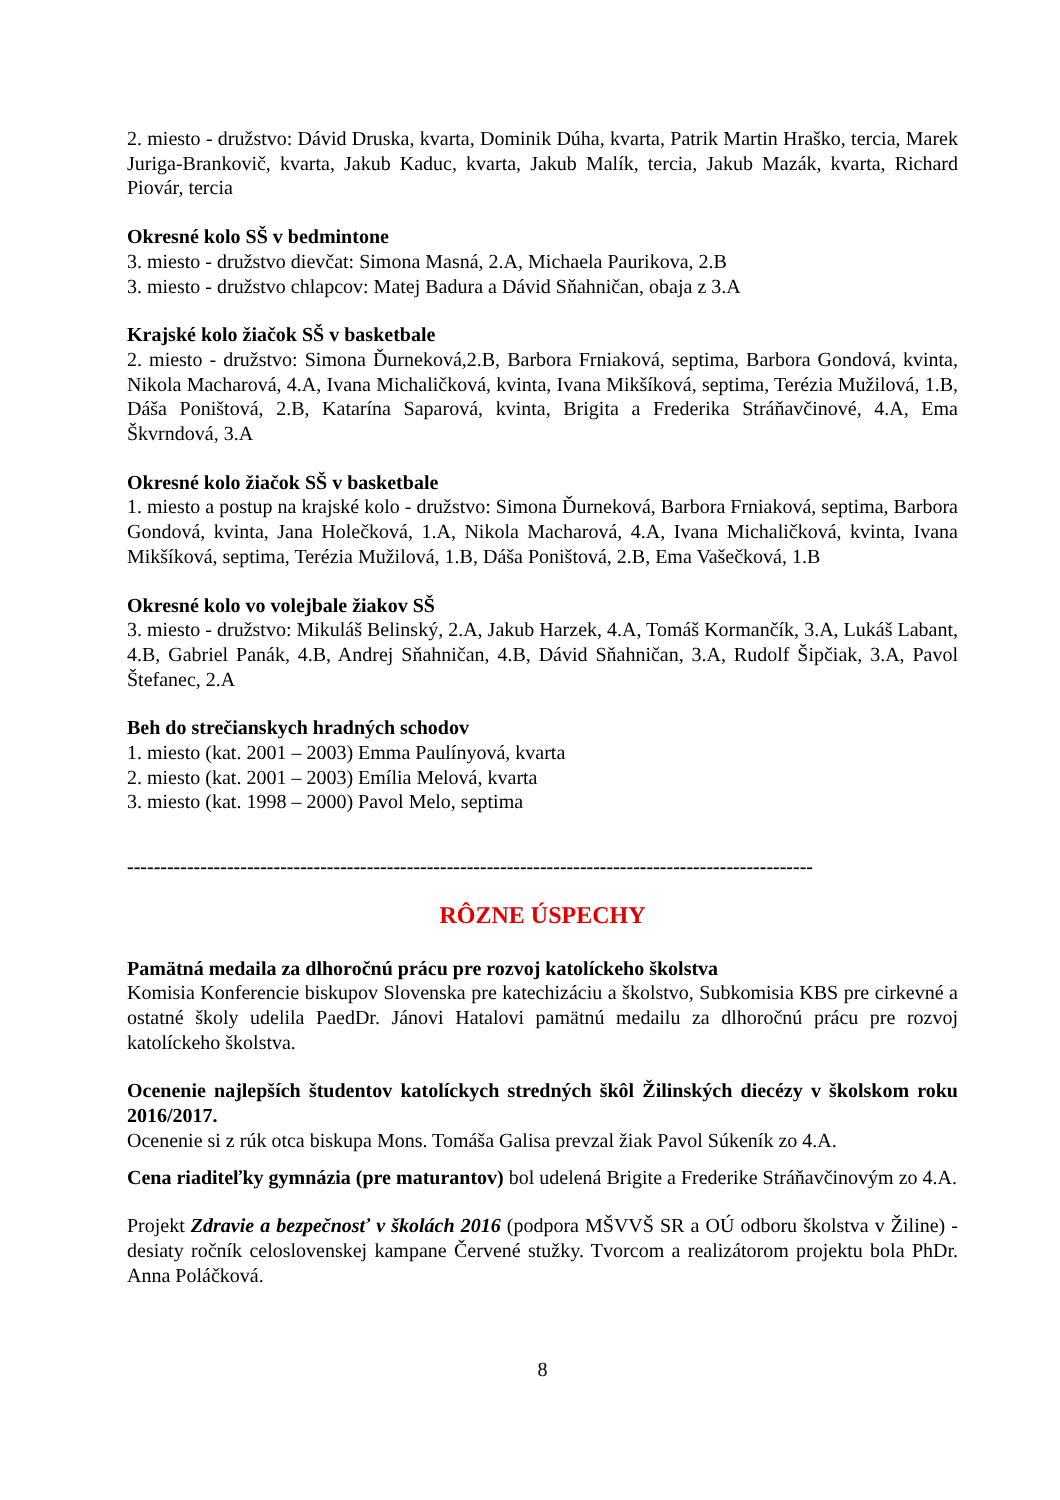2. miesto - družstvo: Dávid Druska, kvarta, Dominik Dúha, kvarta, Patrik Martin Hraško, tercia, Marek Juriga-Brankovič, kvarta, Jakub Kaduc, kvarta, Jakub Malík, tercia, Jakub Mazák, kvarta, Richard Piovár, tercia
Okresné kolo SŠ v bedmintone
3. miesto - družstvo dievčat: Simona Masná, 2.A, Michaela Paurikova, 2.B
3. miesto - družstvo chlapcov: Matej Badura a Dávid Sňahničan, obaja z 3.A
Krajské kolo žiačok SŠ v basketbale
2. miesto - družstvo: Simona Ďurneková,2.B, Barbora Frniaková, septima, Barbora Gondová, kvinta, Nikola Macharová, 4.A, Ivana Michaličková, kvinta, Ivana Mikšíková, septima, Terézia Mužilová, 1.B, Dáša Poništová, 2.B, Katarína Saparová, kvinta, Brigita a Frederika Stráňavčinové, 4.A, Ema Škvrndová, 3.A
Okresné kolo žiačok SŠ v basketbale
1. miesto a postup na krajské kolo - družstvo: Simona Ďurneková, Barbora Frniaková, septima, Barbora Gondová, kvinta, Jana Holečková, 1.A, Nikola Macharová, 4.A, Ivana Michaličková, kvinta, Ivana Mikšíková, septima, Terézia Mužilová, 1.B, Dáša Poništová, 2.B, Ema Vašečková, 1.B
Okresné kolo vo volejbale žiakov SŠ
3. miesto - družstvo: Mikuláš Belinský, 2.A, Jakub Harzek, 4.A, Tomáš Kormančík, 3.A, Lukáš Labant, 4.B, Gabriel Panák, 4.B, Andrej Sňahničan, 4.B, Dávid Sňahničan, 3.A, Rudolf Šipčiak, 3.A, Pavol Štefanec, 2.A
Beh do strečianskych hradných schodov
1. miesto (kat. 2001 – 2003) Emma Paulínyová, kvarta
2. miesto (kat. 2001 – 2003) Emília Melová, kvarta
3. miesto (kat. 1998 – 2000) Pavol Melo, septima
-------------------------------------------------------------------------------------------------------
RÔZNE ÚSPECHY
Pamätná medaila za dlhoročnú prácu pre rozvoj katolíckeho školstva
Komisia Konferencie biskupov Slovenska pre katechizáciu a školstvo, Subkomisia KBS pre cirkevné a ostatné školy udelila PaedDr. Jánovi Hatalovi pamätnú medailu za dlhoročnú prácu pre rozvoj katolíckeho školstva.
Ocenenie najlepších študentov katolíckych stredných škôl Žilinských diecézy v školskom roku 2016/2017.
Ocenenie si z rúk otca biskupa Mons. Tomáša Galisa prevzal žiak Pavol Súkeník zo 4.A.
Cena riaditeľky gymnázia (pre maturantov) bol udelená Brigite a Frederike Stráňavčinovým zo 4.A.
Projekt Zdravie a bezpečnosť v školách 2016 (podpora MŠVVŠ SR a OÚ odboru školstva v Žiline) - desiaty ročník celoslovenskej kampane Červené stužky. Tvorcom a realizátorom projektu bola PhDr. Anna Poláčková.
8